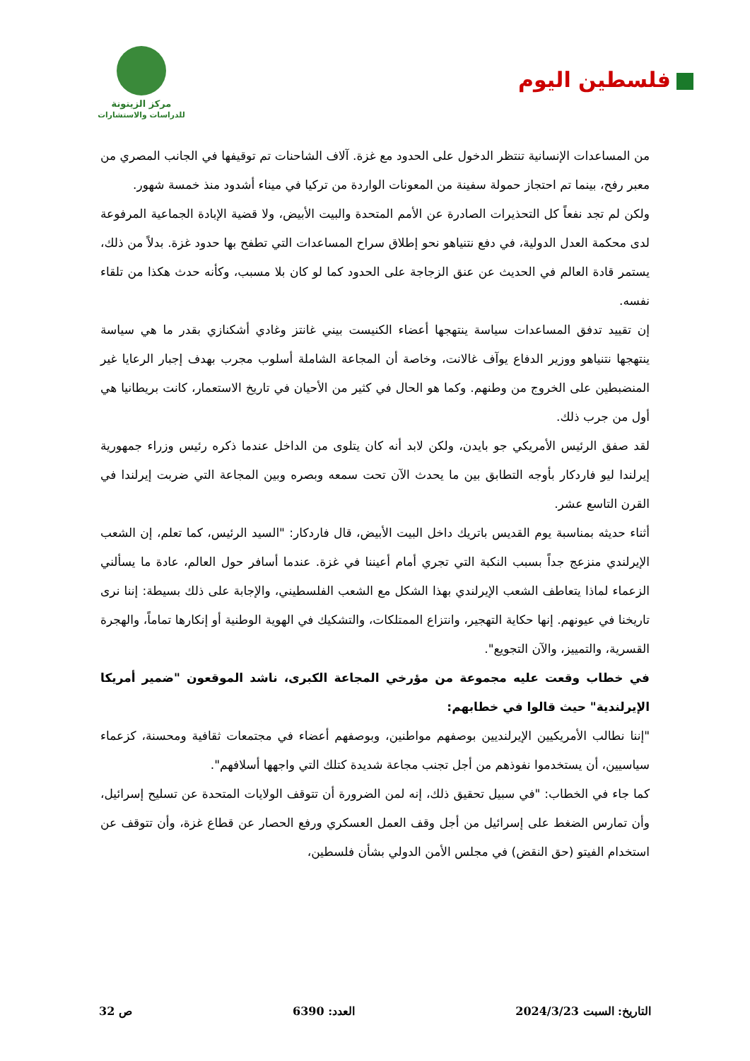فلسطين اليوم
مركز الزيتونة
للدراسات والاستشارات
من المساعدات الإنسانية تنتظر الدخول على الحدود مع غزة. آلاف الشاحنات تم توقيفها في الجانب المصري من معبر رفح، بينما تم احتجاز حمولة سفينة من المعونات الواردة من تركيا في ميناء أشدود منذ خمسة شهور.
ولكن لم تجد نفعاً كل التحذيرات الصادرة عن الأمم المتحدة والبيت الأبيض، ولا قضية الإبادة الجماعية المرفوعة لدى محكمة العدل الدولية، في دفع نتنياهو نحو إطلاق سراح المساعدات التي تطفح بها حدود غزة. بدلاً من ذلك، يستمر قادة العالم في الحديث عن عنق الزجاجة على الحدود كما لو كان بلا مسبب، وكأنه حدث هكذا من تلقاء نفسه.
إن تقييد تدفق المساعدات سياسة ينتهجها أعضاء الكنيست بيني غانتز وغادي أشكنازي بقدر ما هي سياسة ينتهجها نتنياهو ووزير الدفاع يوآف غالانت، وخاصة أن المجاعة الشاملة أسلوب مجرب بهدف إجبار الرعايا غير المنضبطين على الخروج من وطنهم. وكما هو الحال في كثير من الأحيان في تاريخ الاستعمار، كانت بريطانيا هي أول من جرب ذلك.
لقد صفق الرئيس الأمريكي جو بايدن، ولكن لابد أنه كان يتلوى من الداخل عندما ذكره رئيس وزراء جمهورية إيرلندا ليو فاردكار بأوجه التطابق بين ما يحدث الآن تحت سمعه وبصره وبين المجاعة التي ضربت إيرلندا في القرن التاسع عشر.
أثناء حديثه بمناسبة يوم القديس باتريك داخل البيت الأبيض، قال فاردكار: "السيد الرئيس، كما تعلم، إن الشعب الإيرلندي منزعج جداً بسبب النكبة التي تجري أمام أعيننا في غزة. عندما أسافر حول العالم، عادة ما يسألني الزعماء لماذا يتعاطف الشعب الإيرلندي بهذا الشكل مع الشعب الفلسطيني، والإجابة على ذلك بسيطة: إننا نرى تاريخنا في عيونهم. إنها حكاية التهجير، وانتزاع الممتلكات، والتشكيك في الهوية الوطنية أو إنكارها تماماً، والهجرة القسرية، والتمييز، والآن التجويع".
في خطاب وقعت عليه مجموعة من مؤرخي المجاعة الكبرى، ناشد الموقعون "ضمير أمريكا الإيرلندية" حيث قالوا في خطابهم:
"إننا نطالب الأمريكيين الإيرلنديين بوصفهم مواطنين، وبوصفهم أعضاء في مجتمعات ثقافية ومحسنة، كزعماء سياسيين، أن يستخدموا نفوذهم من أجل تجنب مجاعة شديدة كتلك التي واجهها أسلافهم".
كما جاء في الخطاب: "في سبيل تحقيق ذلك، إنه لمن الضرورة أن تتوقف الولايات المتحدة عن تسليح إسرائيل، وأن تمارس الضغط على إسرائيل من أجل وقف العمل العسكري ورفع الحصار عن قطاع غزة، وأن تتوقف عن استخدام الفيتو (حق النقض) في مجلس الأمن الدولي بشأن فلسطين،
التاريخ: السبت 2024/3/23 العدد: 6390 ص 32